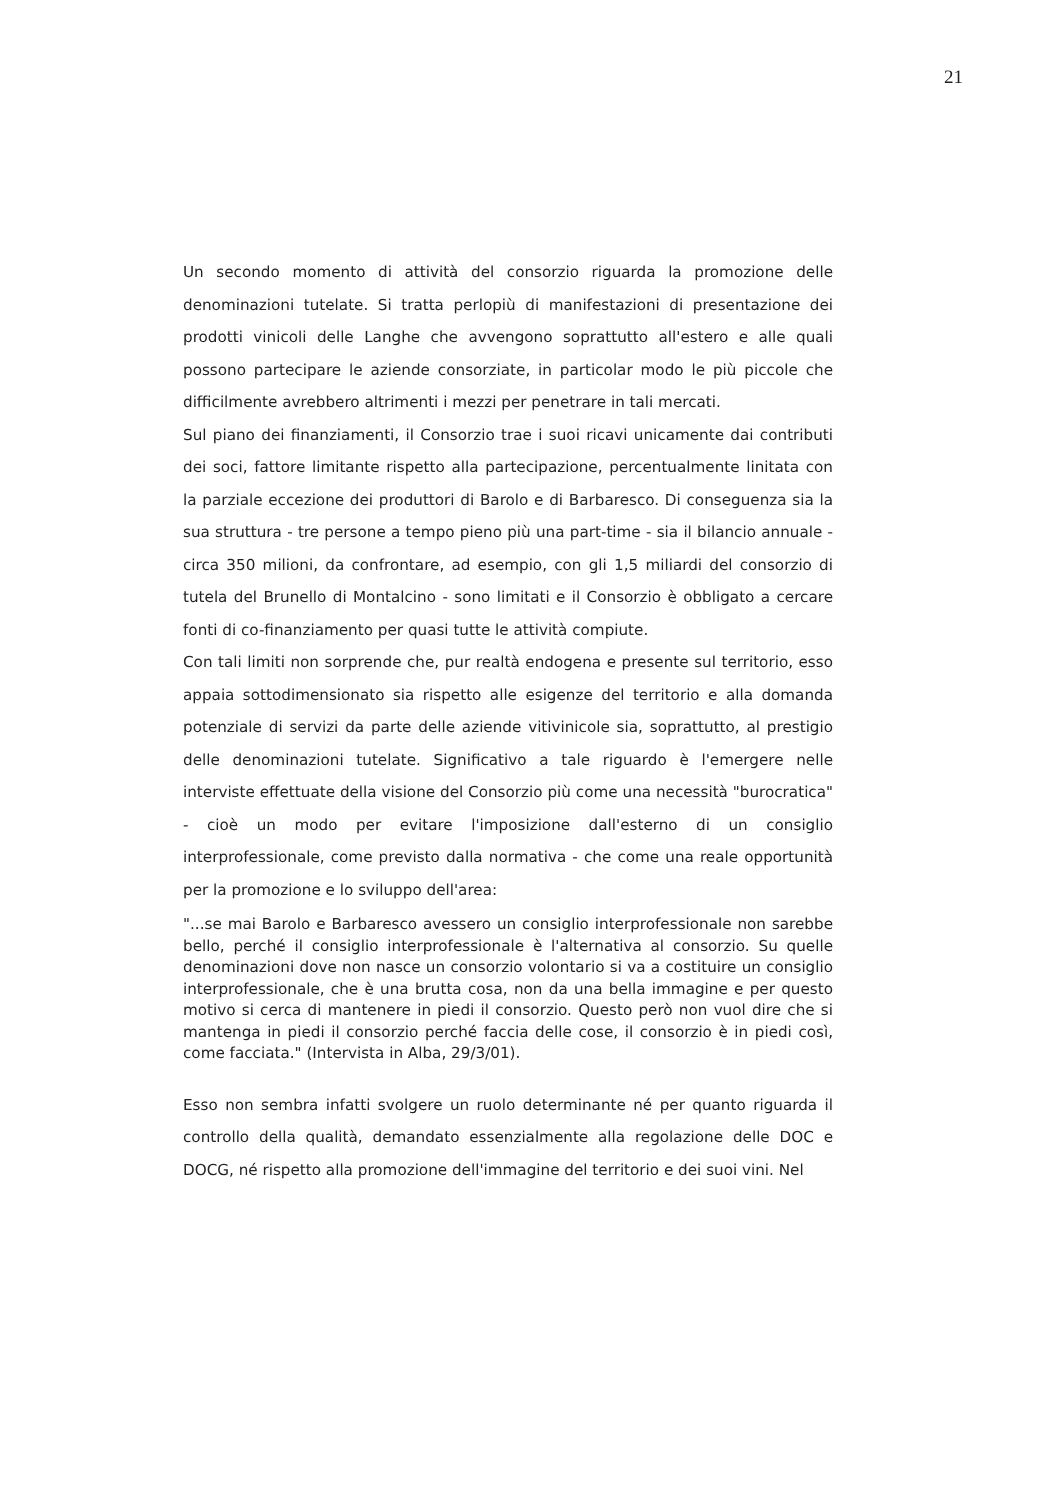21
Un secondo momento di attività del consorzio riguarda la promozione delle denominazioni tutelate. Si tratta perlopiù di manifestazioni di presentazione dei prodotti vinicoli delle Langhe che avvengono soprattutto all'estero e alle quali possono partecipare le aziende consorziate, in particolar modo le più piccole che difficilmente avrebbero altrimenti i mezzi per penetrare in tali mercati.
Sul piano dei finanziamenti, il Consorzio trae i suoi ricavi unicamente dai contributi dei soci, fattore limitante rispetto alla partecipazione, percentualmente linitata con la parziale eccezione dei produttori di Barolo e di Barbaresco. Di conseguenza sia la sua struttura - tre persone a tempo pieno più una part-time - sia il bilancio annuale - circa 350 milioni, da confrontare, ad esempio, con gli 1,5 miliardi del consorzio di tutela del Brunello di Montalcino - sono limitati e il Consorzio è obbligato a cercare fonti di co-finanziamento per quasi tutte le attività compiute.
Con tali limiti non sorprende che, pur realtà endogena e presente sul territorio, esso appaia sottodimensionato sia rispetto alle esigenze del territorio e alla domanda potenziale di servizi da parte delle aziende vitivinicole sia, soprattutto, al prestigio delle denominazioni tutelate. Significativo a tale riguardo è l'emergere nelle interviste effettuate della visione del Consorzio più come una necessità "burocratica" - cioè un modo per evitare l'imposizione dall'esterno di un consiglio interprofessionale, come previsto dalla normativa - che come una reale opportunità per la promozione e lo sviluppo dell'area:
"...se mai Barolo e Barbaresco avessero un consiglio interprofessionale non sarebbe bello, perché il consiglio interprofessionale è l'alternativa al consorzio. Su quelle denominazioni dove non nasce un consorzio volontario si va a costituire un consiglio interprofessionale, che è una brutta cosa, non da una bella immagine e per questo motivo si cerca di mantenere in piedi il consorzio. Questo però non vuol dire che si mantenga in piedi il consorzio perché faccia delle cose, il consorzio è in piedi così, come facciata." (Intervista in Alba, 29/3/01).
Esso non sembra infatti svolgere un ruolo determinante né per quanto riguarda il controllo della qualità, demandato essenzialmente alla regolazione delle DOC e DOCG, né rispetto alla promozione dell'immagine del territorio e dei suoi vini. Nel